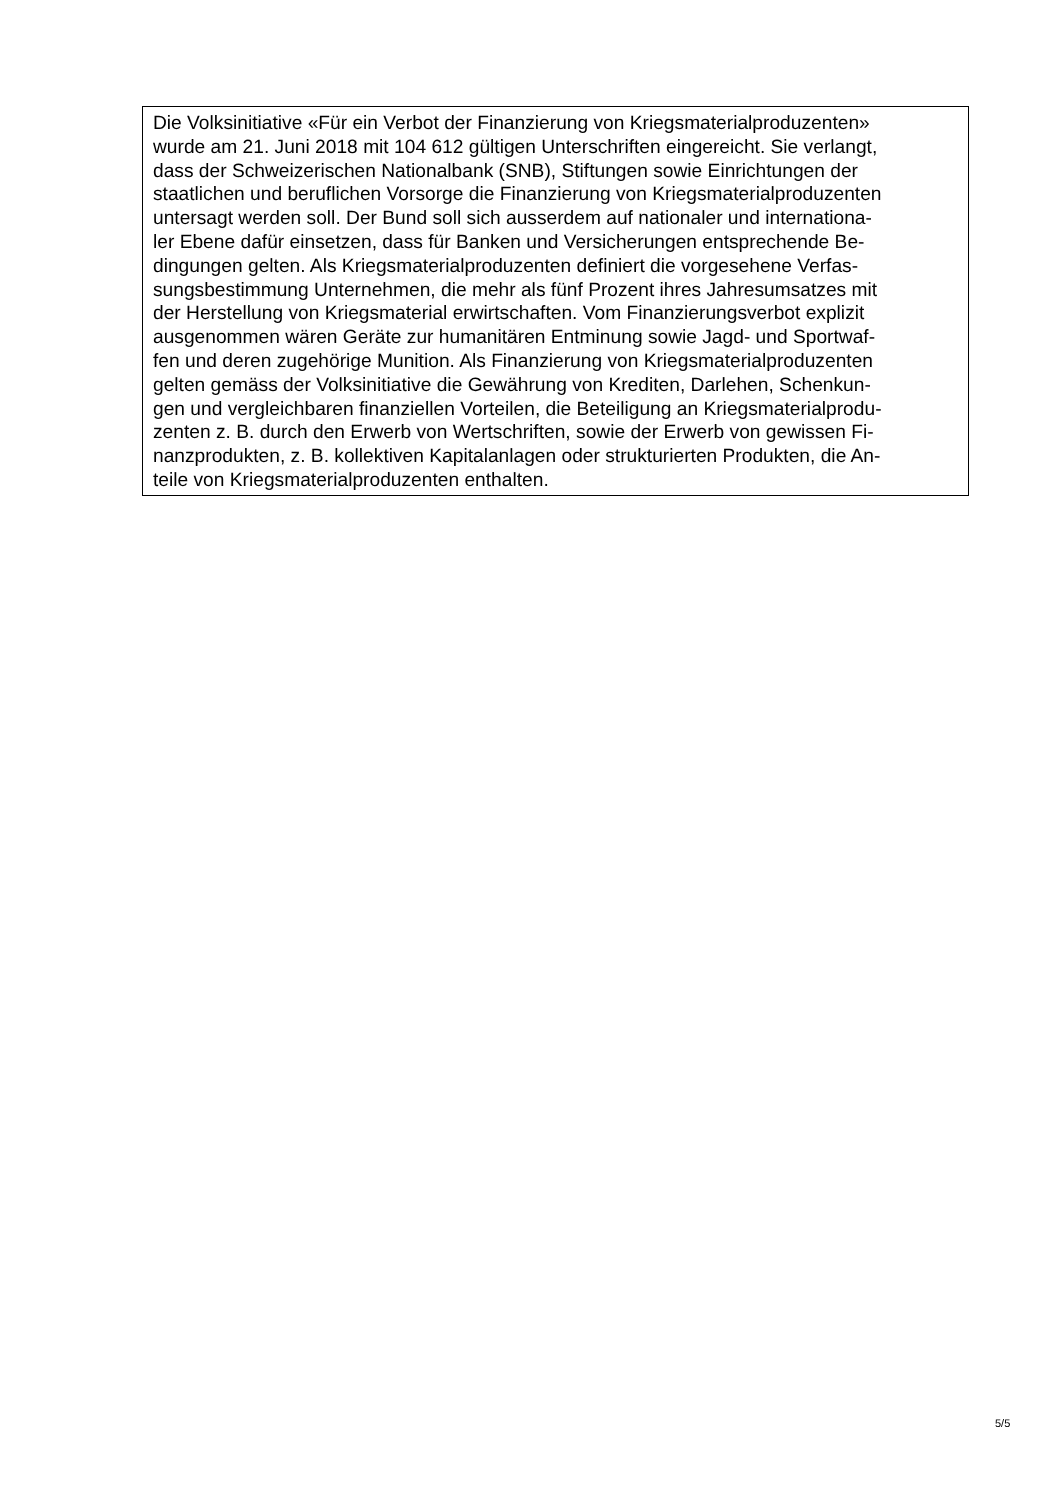Die Volksinitiative «Für ein Verbot der Finanzierung von Kriegsmaterialproduzenten»
wurde am 21. Juni 2018 mit 104 612 gültigen Unterschriften eingereicht. Sie verlangt,
dass der Schweizerischen Nationalbank (SNB), Stiftungen sowie Einrichtungen der
staatlichen und beruflichen Vorsorge die Finanzierung von Kriegsmaterialproduzenten
untersagt werden soll. Der Bund soll sich ausserdem auf nationaler und internationa-
ler Ebene dafür einsetzen, dass für Banken und Versicherungen entsprechende Be-
dingungen gelten. Als Kriegsmaterialproduzenten definiert die vorgesehene Verfas-
sungsbestimmung Unternehmen, die mehr als fünf Prozent ihres Jahresumsatzes mit
der Herstellung von Kriegsmaterial erwirtschaften. Vom Finanzierungsverbot explizit
ausgenommen wären Geräte zur humanitären Entminung sowie Jagd- und Sportwaf-
fen und deren zugehörige Munition. Als Finanzierung von Kriegsmaterialproduzenten
gelten gemäss der Volksinitiative die Gewährung von Krediten, Darlehen, Schenkun-
gen und vergleichbaren finanziellen Vorteilen, die Beteiligung an Kriegsmaterialprodu-
zenten z. B. durch den Erwerb von Wertschriften, sowie der Erwerb von gewissen Fi-
nanzprodukten, z. B. kollektiven Kapitalanlagen oder strukturierten Produkten, die An-
teile von Kriegsmaterialproduzenten enthalten.
5/5